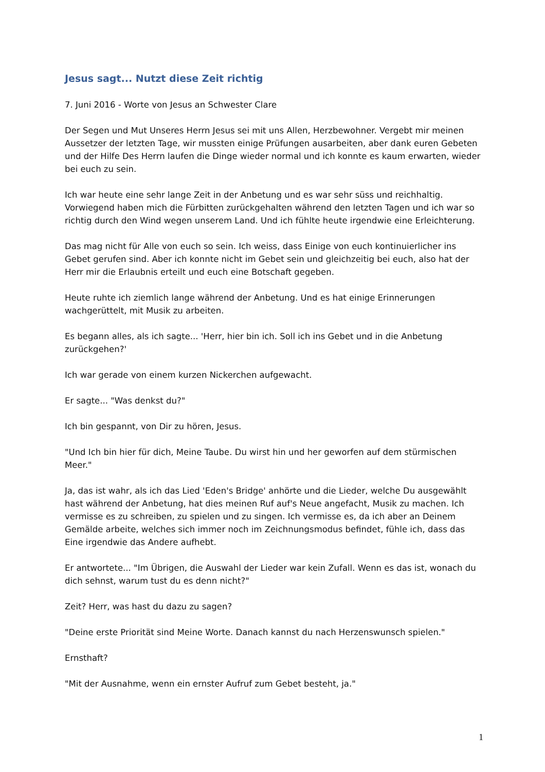Jesus sagt... Nutzt diese Zeit richtig
7. Juni 2016 - Worte von Jesus an Schwester Clare
Der Segen und Mut Unseres Herrn Jesus sei mit uns Allen, Herzbewohner. Vergebt mir meinen Aussetzer der letzten Tage, wir mussten einige Prüfungen ausarbeiten, aber dank euren Gebeten und der Hilfe Des Herrn laufen die Dinge wieder normal und ich konnte es kaum erwarten, wieder bei euch zu sein.
Ich war heute eine sehr lange Zeit in der Anbetung und es war sehr süss und reichhaltig. Vorwiegend haben mich die Fürbitten zurückgehalten während den letzten Tagen und ich war so richtig durch den Wind wegen unserem Land. Und ich fühlte heute irgendwie eine Erleichterung.
Das mag nicht für Alle von euch so sein. Ich weiss, dass Einige von euch kontinuierlicher ins Gebet gerufen sind. Aber ich konnte nicht im Gebet sein und gleichzeitig bei euch, also hat der Herr mir die Erlaubnis erteilt und euch eine Botschaft gegeben.
Heute ruhte ich ziemlich lange während der Anbetung. Und es hat einige Erinnerungen wachgerüttelt, mit Musik zu arbeiten.
Es begann alles, als ich sagte... 'Herr, hier bin ich. Soll ich ins Gebet und in die Anbetung zurückgehen?'
Ich war gerade von einem kurzen Nickerchen aufgewacht.
Er sagte... "Was denkst du?"
Ich bin gespannt, von Dir zu hören, Jesus.
"Und Ich bin hier für dich, Meine Taube. Du wirst hin und her geworfen auf dem stürmischen Meer."
Ja, das ist wahr, als ich das Lied 'Eden's Bridge' anhörte und die Lieder, welche Du ausgewählt hast während der Anbetung, hat dies meinen Ruf auf's Neue angefacht, Musik zu machen. Ich vermisse es zu schreiben, zu spielen und zu singen. Ich vermisse es, da ich aber an Deinem Gemälde arbeite, welches sich immer noch im Zeichnungsmodus befindet, fühle ich, dass das Eine irgendwie das Andere aufhebt.
Er antwortete... "Im Übrigen, die Auswahl der Lieder war kein Zufall. Wenn es das ist, wonach du dich sehnst, warum tust du es denn nicht?"
Zeit? Herr, was hast du dazu zu sagen?
"Deine erste Priorität sind Meine Worte. Danach kannst du nach Herzenswunsch spielen."
Ernsthaft?
"Mit der Ausnahme, wenn ein ernster Aufruf zum Gebet besteht, ja."
1